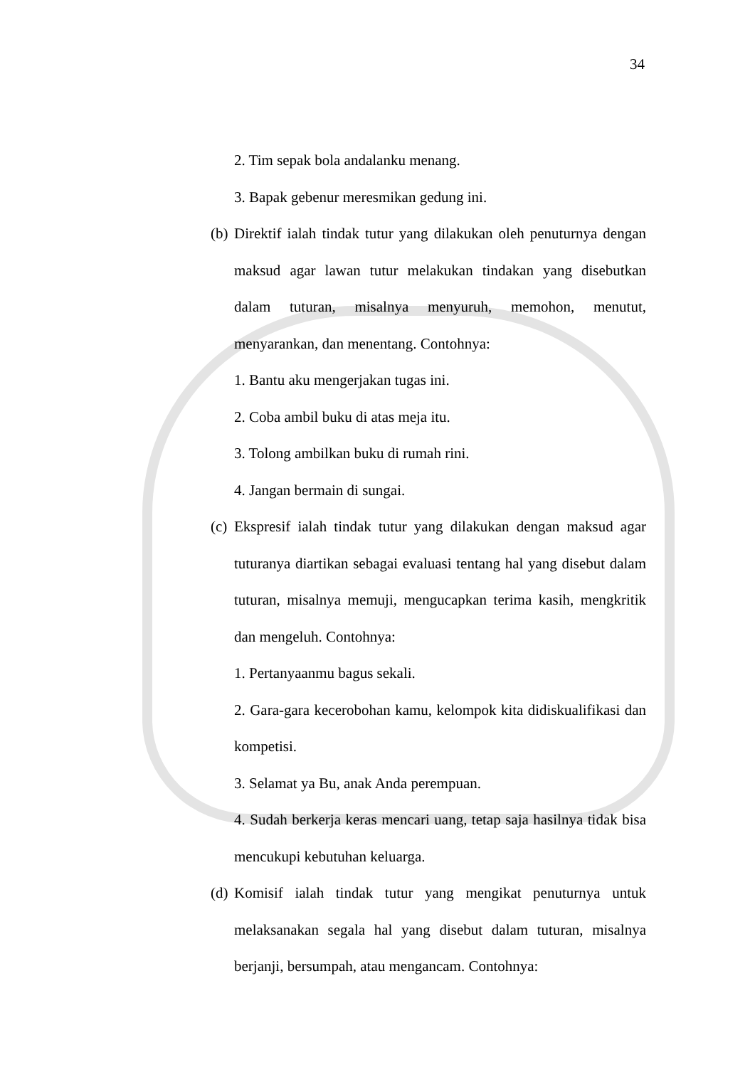34
2. Tim sepak bola andalanku menang.
3. Bapak gebenur meresmikan gedung ini.
(b)
Direktif ialah tindak tutur yang dilakukan oleh penuturnya dengan maksud agar lawan tutur melakukan tindakan yang disebutkan dalam tuturan, misalnya menyuruh, memohon, menutut, menyarankan, dan menentang. Contohnya:
1. Bantu aku mengerjakan tugas ini.
2. Coba ambil buku di atas meja itu.
3. Tolong ambilkan buku di rumah rini.
4. Jangan bermain di sungai.
(c)
Ekspresif ialah tindak tutur yang dilakukan dengan maksud agar tuturanya diartikan sebagai evaluasi tentang hal yang disebut dalam tuturan, misalnya memuji, mengucapkan terima kasih, mengkritik dan mengeluh. Contohnya:
1. Pertanyaanmu bagus sekali.
2. Gara-gara kecerobohan kamu, kelompok kita didiskualifikasi dan kompetisi.
3. Selamat ya Bu, anak Anda perempuan.
4. Sudah berkerja keras mencari uang, tetap saja hasilnya tidak bisa mencukupi kebutuhan keluarga.
(d)
Komisif ialah tindak tutur yang mengikat penuturnya untuk melaksanakan segala hal yang disebut dalam tuturan, misalnya berjanji, bersumpah, atau mengancam. Contohnya: